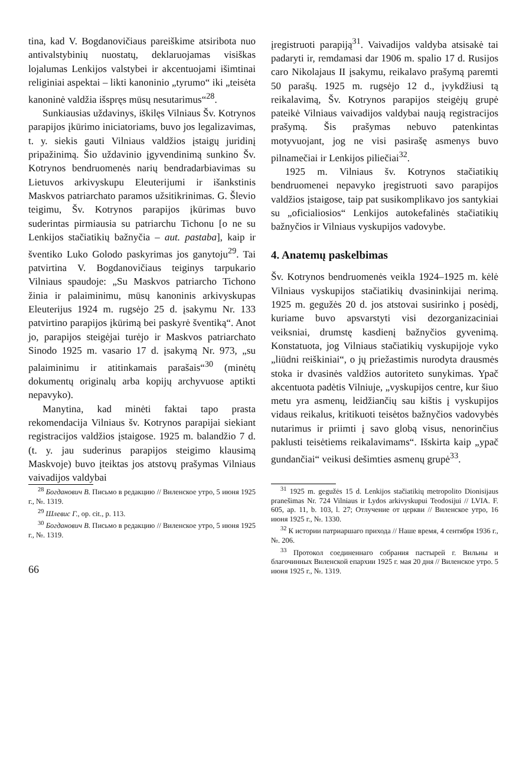tina, kad V. Bogdanovičiaus pareiškime atsiribota nuo antivalstybinių nuostatų, deklaruojamas visiškas lojalumas Lenkijos valstybei ir akcentuojami išimtinai religiniai aspektai – likti kanoninio „tyrumo“ iki „teisėta kanoninė valdžia išspręs mūsų nesutarimus“<sup>28</sup>.
Sunkiausias uždavinys, iškilęs Vilniaus Šv. Kotrynos parapijos įkūrimo iniciatoriams, buvo jos legalizavimas, t. y. siekis gauti Vilniaus valdžios įstaigų juridinį pripažinimą. Šio uždavinio įgyvendinimą sunkino Šv. Kotrynos bendruomenės narių bendradarbiavimas su Lietuvos arkivyskupu Eleuterijumi ir išankstinis Maskvos patriarchato paramos užsitikrinimas. G. Šlevio teigimu, Šv. Kotrynos parapijos įkūrimas buvo suderintas pirmiausia su patriarchu Tichonu [o ne su Lenkijos stačiatikių bažnyčia – aut. pastaba], kaip ir šventiko Luko Golodo paskyrimas jos ganytoju<sup>29</sup>. Tai patvirtina V. Bogdanovičiaus teiginys tarpukario Vilniaus spaudoje: „Su Maskvos patriarcho Tichono žinia ir palaiminimu, mūsų kanoninis arkivyskupas Eleuterijus 1924 m. rugsėjo 25 d. įsakymu Nr. 133 patvirtino parapijos įkūrimą bei paskyrė šventiką“. Anot jo, parapijos steigėjai turėjo ir Maskvos patriarchato Sinodo 1925 m. vasario 17 d. įsakymą Nr. 973, „su palaiminimu ir atitinkamais parašais“<sup>30</sup> (minėtų dokumentų originalų arba kopijų archyvuose aptikti nepavyko).
Manytina, kad minėti faktai tapo prasta rekomendacija Vilniaus šv. Kotrynos parapijai siekiant registracijos valdžios įstaigose. 1925 m. balandžio 7 d. (t. y. jau suderinus parapijos steigimo klausimą Maskvoje) buvo įteiktas jos atstovų prašymas Vilniaus vaivadijos valdybai
<sup>28</sup> Богданович В. Письмо в редакцию // Виленское утро, 5 июня 1925 г., №. 1319.
<sup>29</sup> Шлевис Г., op. cit., p. 113.
<sup>30</sup> Богданович В. Письмо в редакцию // Виленское утро, 5 июня 1925 г., №. 1319.
įregistruoti parapiją<sup>31</sup>. Vaivadijos valdyba atsisakė tai padaryti ir, remdamasi dar 1906 m. spalio 17 d. Rusijos caro Nikolajaus II įsakymu, reikalavo prašymą paremti 50 parašų. 1925 m. rugsėjo 12 d., įvykdžiusi tą reikalavimą, Šv. Kotrynos parapijos steigėjų grupė pateikė Vilniaus vaivadijos valdybai naują registracijos prašymą. Šis prašymas nebuvo patenkintas motyvuojant, jog ne visi pasirašę asmenys buvo pilnamečiai ir Lenkijos piliečiai<sup>32</sup>.
1925 m. Vilniaus šv. Kotrynos stačiatikių bendruomenei nepavyko įregistruoti savo parapijos valdžios įstaigose, taip pat susikomplikavo jos santykiai su „oficialiosios“ Lenkijos autokefalinės stačiatikių bažnyčios ir Vilniaus vyskupijos vadovybe.
4. Anatemų paskelbimas
Šv. Kotrynos bendruomenės veikla 1924–1925 m. kėlė Vilniaus vyskupijos stačiatikių dvasininkijai nerimą. 1925 m. gegužės 20 d. jos atstovai susirinko į posėdį, kuriame buvo apsvarstyti visi dezorganizaciniai veiksniai, drumstę kasdienį bažnyčios gyvenimą. Konstatuota, jog Vilniaus stačiatikių vyskupijoje vyko „liūdni reiškiniai“, o jų priežastimis nurodyta drausmės stoka ir dvasinės valdžios autoriteto sunykimas. Ypač akcentuota padėtis Vilniuje, „vyskupijos centre, kur šiuo metu yra asmenų, leidžiančių sau kištis į vyskupijos vidaus reikalus, kritikuoti teisėtos bažnyčios vadovybės nutarimus ir priimti į savo globą visus, nenorinčius paklusti teisėtiems reikalavimams“. Išskirta kaip „ypač gundančiai“ veikusi dešimties asmenų grupė<sup>33</sup>.
<sup>31</sup> 1925 m. gegužės 15 d. Lenkijos stačiatikių metropolito Dionisijaus pranešimas Nr. 724 Vilniaus ir Lydos arkivyskupui Teodosijui // LVIA. F. 605, ap. 11, b. 103, l. 27; Отлучение от церкви // Виленское утро, 16 июня 1925 г., №. 1330.
<sup>32</sup> К истории патриаршаго прихода // Наше время, 4 сентября 1936 г., №. 206.
<sup>33</sup> Протокол соединеннаго собрания пастырей г. Вильны и благочинных Виленской епархии 1925 г. мая 20 дня // Виленское утро. 5 июня 1925 г., №. 1319.
66